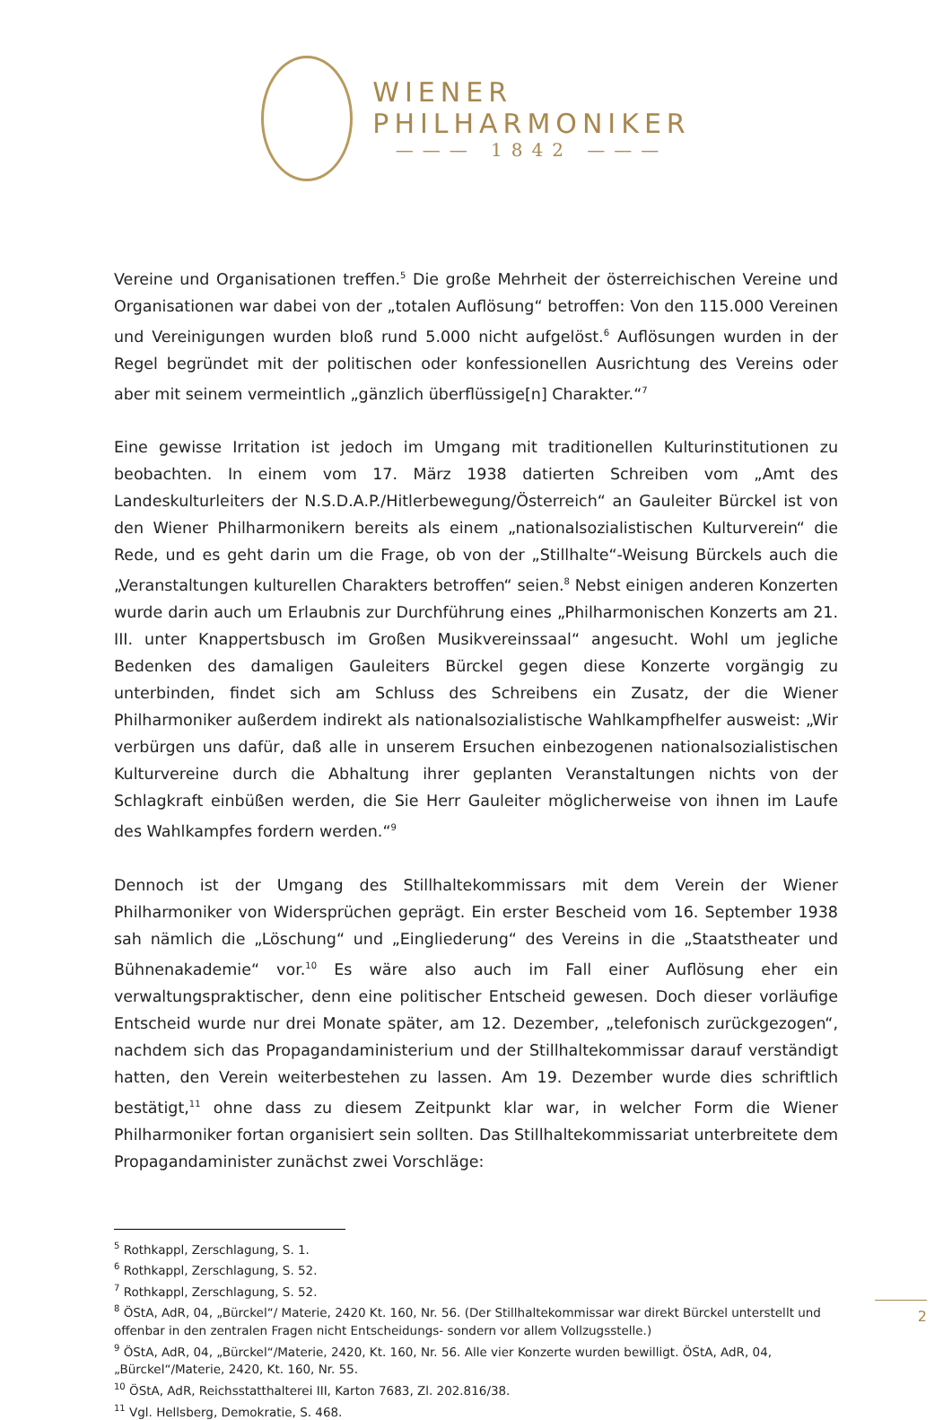WIENER
PHILHARMONIKER
——— 1842 ———
Vereine und Organisationen treffen.<sup>5</sup> Die große Mehrheit der österreichischen Vereine und Organisationen war dabei von der „totalen Auflösung“ betroffen: Von den 115.000 Vereinen und Vereinigungen wurden bloß rund 5.000 nicht aufgelöst.<sup>6</sup> Auflösungen wurden in der Regel begründet mit der politischen oder konfessionellen Ausrichtung des Vereins oder aber mit seinem vermeintlich „gänzlich überflüssige[n] Charakter.“<sup>7</sup>
Eine gewisse Irritation ist jedoch im Umgang mit traditionellen Kulturinstitutionen zu beobachten. In einem vom 17. März 1938 datierten Schreiben vom „Amt des Landeskulturleiters der N.S.D.A.P./Hitlerbewegung/Österreich“ an Gauleiter Bürckel ist von den Wiener Philharmonikern bereits als einem „nationalsozialistischen Kulturverein“ die Rede, und es geht darin um die Frage, ob von der „Stillhalte“-Weisung Bürckels auch die „Veranstaltungen kulturellen Charakters betroffen“ seien.<sup>8</sup> Nebst einigen anderen Konzerten wurde darin auch um Erlaubnis zur Durchführung eines „Philharmonischen Konzerts am 21. III. unter Knappertsbusch im Großen Musikvereinssaal“ angesucht. Wohl um jegliche Bedenken des damaligen Gauleiters Bürckel gegen diese Konzerte vorgängig zu unterbinden, findet sich am Schluss des Schreibens ein Zusatz, der die Wiener Philharmoniker außerdem indirekt als nationalsozialistische Wahlkampfhelfer ausweist: „Wir verbürgen uns dafür, daß alle in unserem Ersuchen einbezogenen nationalsozialistischen Kulturvereine durch die Abhaltung ihrer geplanten Veranstaltungen nichts von der Schlagkraft einbüßen werden, die Sie Herr Gauleiter möglicherweise von ihnen im Laufe des Wahlkampfes fordern werden.“<sup>9</sup>
Dennoch ist der Umgang des Stillhaltekommissars mit dem Verein der Wiener Philharmoniker von Widersprüchen geprägt. Ein erster Bescheid vom 16. September 1938 sah nämlich die „Löschung“ und „Eingliederung“ des Vereins in die „Staatstheater und Bühnenakademie“ vor.<sup>10</sup> Es wäre also auch im Fall einer Auflösung eher ein verwaltungspraktischer, denn eine politischer Entscheid gewesen. Doch dieser vorläufige Entscheid wurde nur drei Monate später, am 12. Dezember, „telefonisch zurückgezogen“, nachdem sich das Propagandaministerium und der Stillhaltekommissar darauf verständigt hatten, den Verein weiterbestehen zu lassen. Am 19. Dezember wurde dies schriftlich bestätigt,<sup>11</sup> ohne dass zu diesem Zeitpunkt klar war, in welcher Form die Wiener Philharmoniker fortan organisiert sein sollten. Das Stillhaltekommissariat unterbreitete dem Propagandaminister zunächst zwei Vorschläge:
<sup>5</sup> Rothkappl, Zerschlagung, S. 1.
<sup>6</sup> Rothkappl, Zerschlagung, S. 52.
<sup>7</sup> Rothkappl, Zerschlagung, S. 52.
<sup>8</sup> ÖStA, AdR, 04, „Bürckel“/ Materie, 2420 Kt. 160, Nr. 56. (Der Stillhaltekommissar war direkt Bürckel unterstellt und offenbar in den zentralen Fragen nicht Entscheidungs- sondern vor allem Vollzugsstelle.)
<sup>9</sup> ÖStA, AdR, 04, „Bürckel“/Materie, 2420, Kt. 160, Nr. 56. Alle vier Konzerte wurden bewilligt. ÖStA, AdR, 04, „Bürckel“/Materie, 2420, Kt. 160, Nr. 55.
<sup>10</sup> ÖStA, AdR, Reichsstatthalterei III, Karton 7683, Zl. 202.816/38.
<sup>11</sup> Vgl. Hellsberg, Demokratie, S. 468.
2